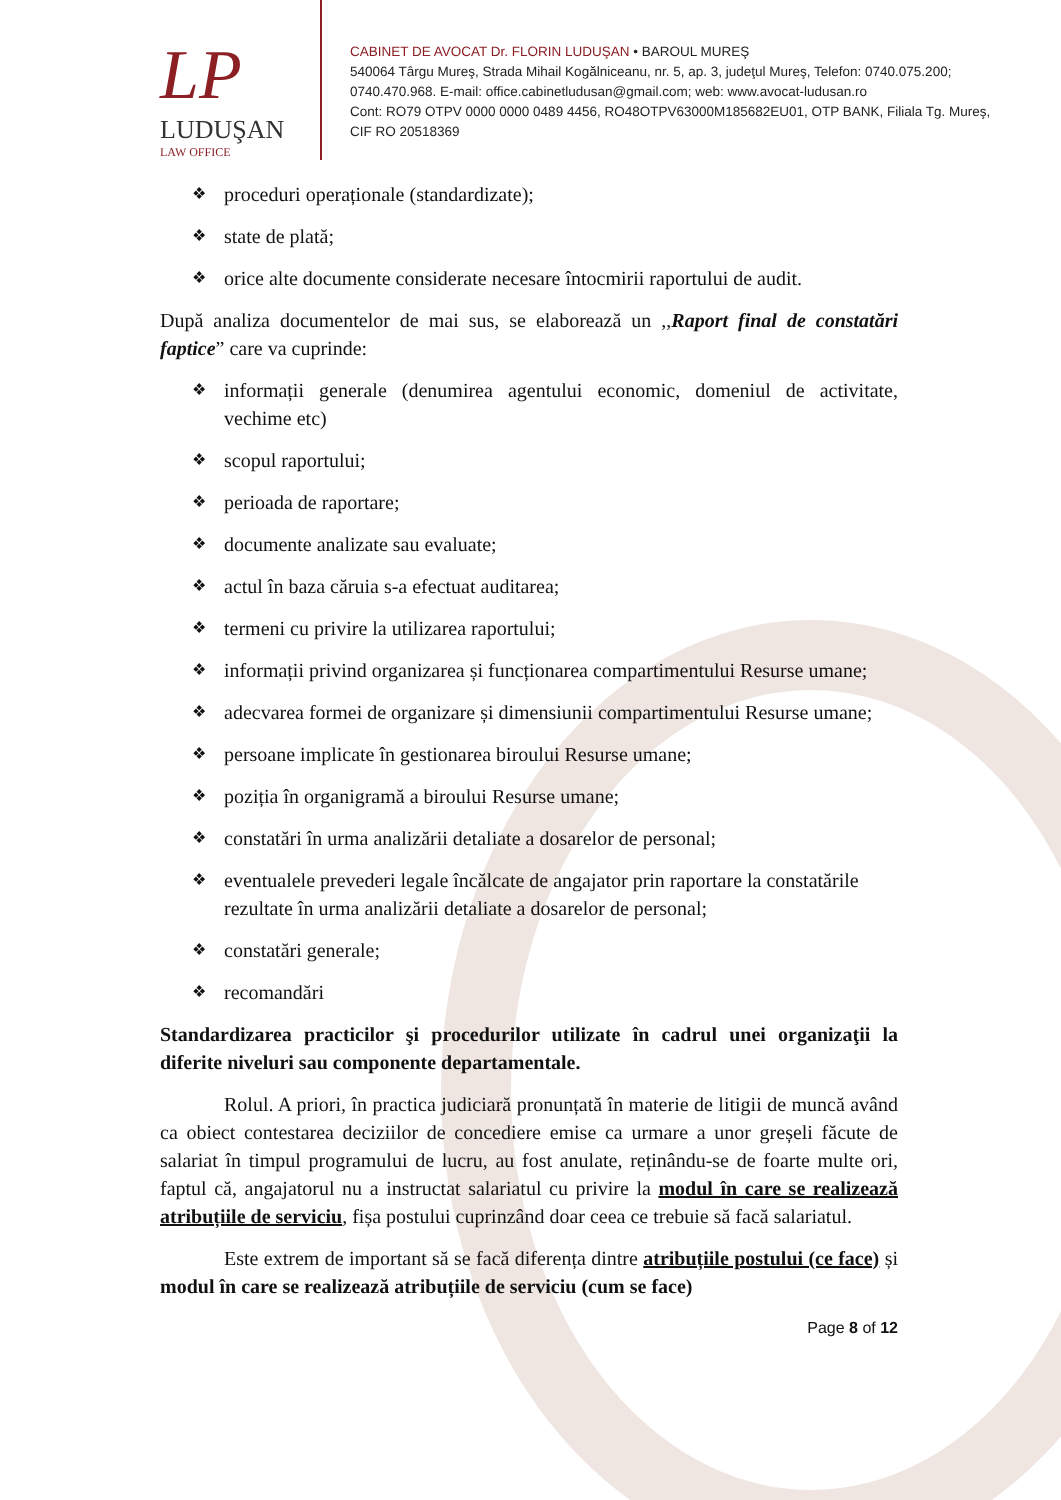LP
LUDUŞAN
LAW OFFICE
CABINET DE AVOCAT Dr. FLORIN LUDUŞAN • BAROUL MUREŞ
540064 Târgu Mureş, Strada Mihail Kogălniceanu, nr. 5, ap. 3, judeţul Mureş, Telefon: 0740.075.200; 0740.470.968. E-mail: office.cabinetludusan@gmail.com; web: www.avocat-ludusan.ro
Cont: RO79 OTPV 0000 0000 0489 4456, RO48OTPV63000M185682EU01, OTP BANK, Filiala Tg. Mureş, CIF RO 20518369
❖ proceduri operaționale (standardizate);
❖ state de plată;
❖ orice alte documente considerate necesare întocmirii raportului de audit.
După analiza documentelor de mai sus, se elaborează un ,,Raport final de constatări faptice” care va cuprinde:
❖ informații generale (denumirea agentului economic, domeniul de activitate, vechime etc)
❖ scopul raportului;
❖ perioada de raportare;
❖ documente analizate sau evaluate;
❖ actul în baza căruia s-a efectuat auditarea;
❖ termeni cu privire la utilizarea raportului;
❖ informații privind organizarea și funcționarea compartimentului Resurse umane;
❖ adecvarea formei de organizare și dimensiunii compartimentului Resurse umane;
❖ persoane implicate în gestionarea biroului Resurse umane;
❖ poziția în organigramă a biroului Resurse umane;
❖ constatări în urma analizării detaliate a dosarelor de personal;
❖ eventualele prevederi legale încălcate de angajator prin raportare la constatările rezultate în urma analizării detaliate a dosarelor de personal;
❖ constatări generale;
❖ recomandări
Standardizarea practicilor şi procedurilor utilizate în cadrul unei organizaţii la diferite niveluri sau componente departamentale.
Rolul. A priori, în practica judiciară pronunțată în materie de litigii de muncă având ca obiect contestarea deciziilor de concediere emise ca urmare a unor greșeli făcute de salariat în timpul programului de lucru, au fost anulate, reținându-se de foarte multe ori, faptul că, angajatorul nu a instructat salariatul cu privire la modul în care se realizează atribuțiile de serviciu, fișa postului cuprinzând doar ceea ce trebuie să facă salariatul.
Este extrem de important să se facă diferența dintre atribuțiile postului (ce face) și modul în care se realizează atribuțiile de serviciu (cum se face)
Page 8 of 12